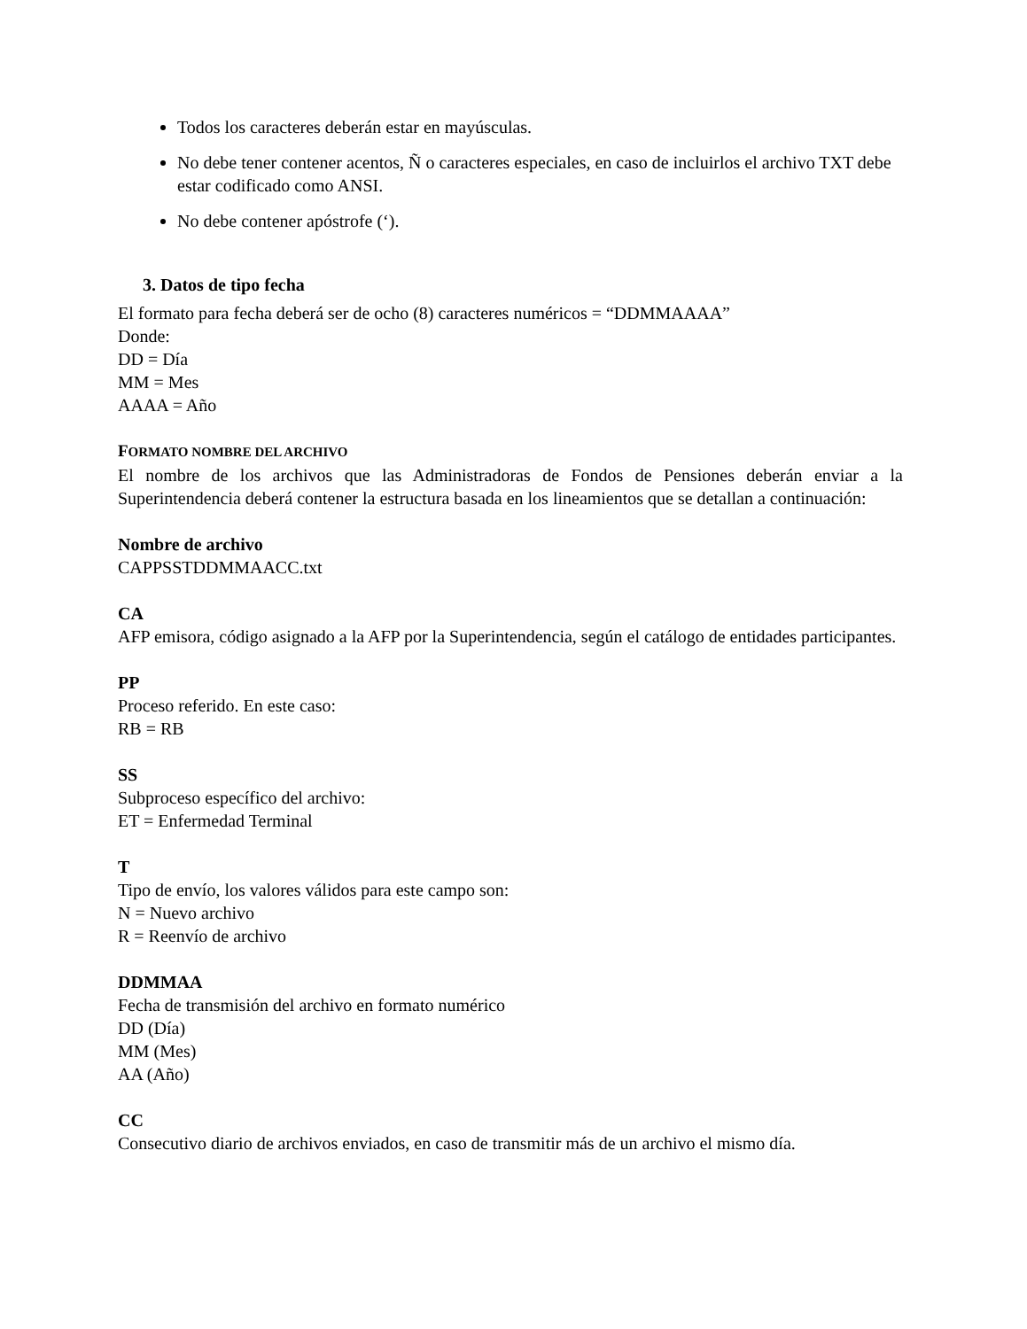Todos los caracteres deberán estar en mayúsculas.
No debe tener contener acentos, Ñ o caracteres especiales, en caso de incluirlos el archivo TXT debe estar codificado como ANSI.
No debe contener apóstrofe (‘).
3. Datos de tipo fecha
El formato para fecha deberá ser de ocho (8) caracteres numéricos = “DDMMAAAA”
Donde:
DD = Día
MM = Mes
AAAA = Año
FORMATO NOMBRE DEL ARCHIVO
El nombre de los archivos que las Administradoras de Fondos de Pensiones deberán enviar a la Superintendencia deberá contener la estructura basada en los lineamientos que se detallan a continuación:
Nombre de archivo
CAPPSSTDDMMAACC.txt
CA
AFP emisora, código asignado a la AFP por la Superintendencia, según el catálogo de entidades participantes.
PP
Proceso referido. En este caso:
RB = RB
SS
Subproceso específico del archivo:
ET = Enfermedad Terminal
T
Tipo de envío, los valores válidos para este campo son:
N = Nuevo archivo
R = Reenvío de archivo
DDMMAA
Fecha de transmisión del archivo en formato numérico
DD (Día)
MM (Mes)
AA (Año)
CC
Consecutivo diario de archivos enviados, en caso de transmitir más de un archivo el mismo día.